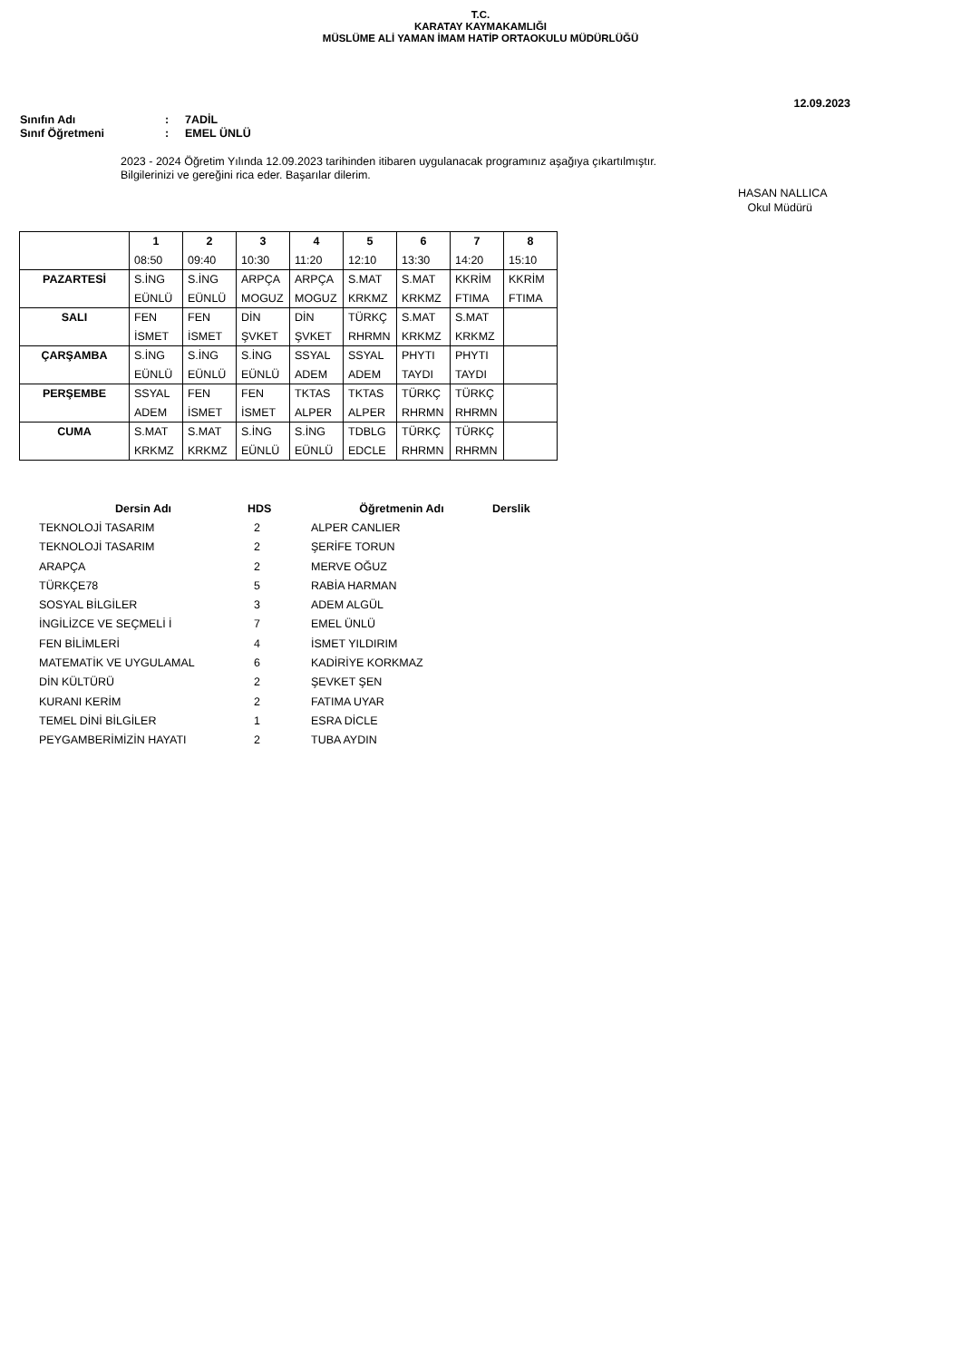T.C.
KARATAY KAYMAKAMLIĞI
MÜSLÜME ALİ YAMAN İMAM HATİP ORTAOKULU MÜDÜRLÜĞÜ
12.09.2023
Sınıfın Adı: 7ADİL
Sınıf Öğretmeni: EMEL ÜNLÜ
2023 - 2024 Öğretim Yılında 12.09.2023 tarihinden itibaren uygulanacak programınız aşağıya çıkartılmıştır.
Bilgilerinizi ve gereğini rica eder. Başarılar dilerim.
HASAN NALLICA
Okul Müdürü
| | 1 | 2 | 3 | 4 | 5 | 6 | 7 | 8 |
| --- | --- | --- | --- | --- | --- | --- | --- | --- |
| | 08:50 | 09:40 | 10:30 | 11:20 | 12:10 | 13:30 | 14:20 | 15:10 |
| PAZARTESİ | S.İNG | S.İNG | ARPÇA | ARPÇA | S.MAT | S.MAT | KKRİM | KKRİM |
| | EÜNLÜ | EÜNLÜ | MOGUZ | MOGUZ | KRKMZ | KRKMZ | FTIMA | FTIMA |
| SALI | FEN | FEN | DİN | DİN | TÜRKÇ | S.MAT | S.MAT | |
| | İSMET | İSMET | ŞVKET | ŞVKET | RHRMN | KRKMZ | KRKMZ | |
| ÇARŞAMBA | S.İNG | S.İNG | S.İNG | SSYAL | SSYAL | PHYTI | PHYTI | |
| | EÜNLÜ | EÜNLÜ | EÜNLÜ | ADEM | ADEM | TAYDI | TAYDI | |
| PERŞEMBE | SSYAL | FEN | FEN | TKTAS | TKTAS | TÜRKÇ | TÜRKÇ | |
| | ADEM | İSMET | İSMET | ALPER | ALPER | RHRMN | RHRMN | |
| CUMA | S.MAT | S.MAT | S.İNG | S.İNG | TDBLG | TÜRKÇ | TÜRKÇ | |
| | KRKMZ | KRKMZ | EÜNLÜ | EÜNLÜ | EDCLE | RHRMN | RHRMN | |
| Dersin Adı | HDS | Öğretmenin Adı | Derslik |
| --- | --- | --- | --- |
| TEKNOLOJİ TASARIM | 2 | ALPER CANLIER | |
| TEKNOLOJİ TASARIM | 2 | ŞERİFE TORUN | |
| ARAPÇA | 2 | MERVE OĞUZ | |
| TÜRKÇE78 | 5 | RABİA HARMAN | |
| SOSYAL BİLGİLER | 3 | ADEM ALGÜL | |
| İNGİLİZCE VE SEÇMELİ İ | 7 | EMEL ÜNLÜ | |
| FEN BİLİMLERİ | 4 | İSMET YILDIRIM | |
| MATEMATİK VE UYGULAMAL | 6 | KADİRİYE KORKMAZ | |
| DİN KÜLTÜRÜ | 2 | ŞEVKET ŞEN | |
| KURANI KERİM | 2 | FATIMA UYAR | |
| TEMEL DİNİ BİLGİLER | 1 | ESRA DİCLE | |
| PEYGAMBERİMİZİN HAYATI | 2 | TUBA AYDIN | |